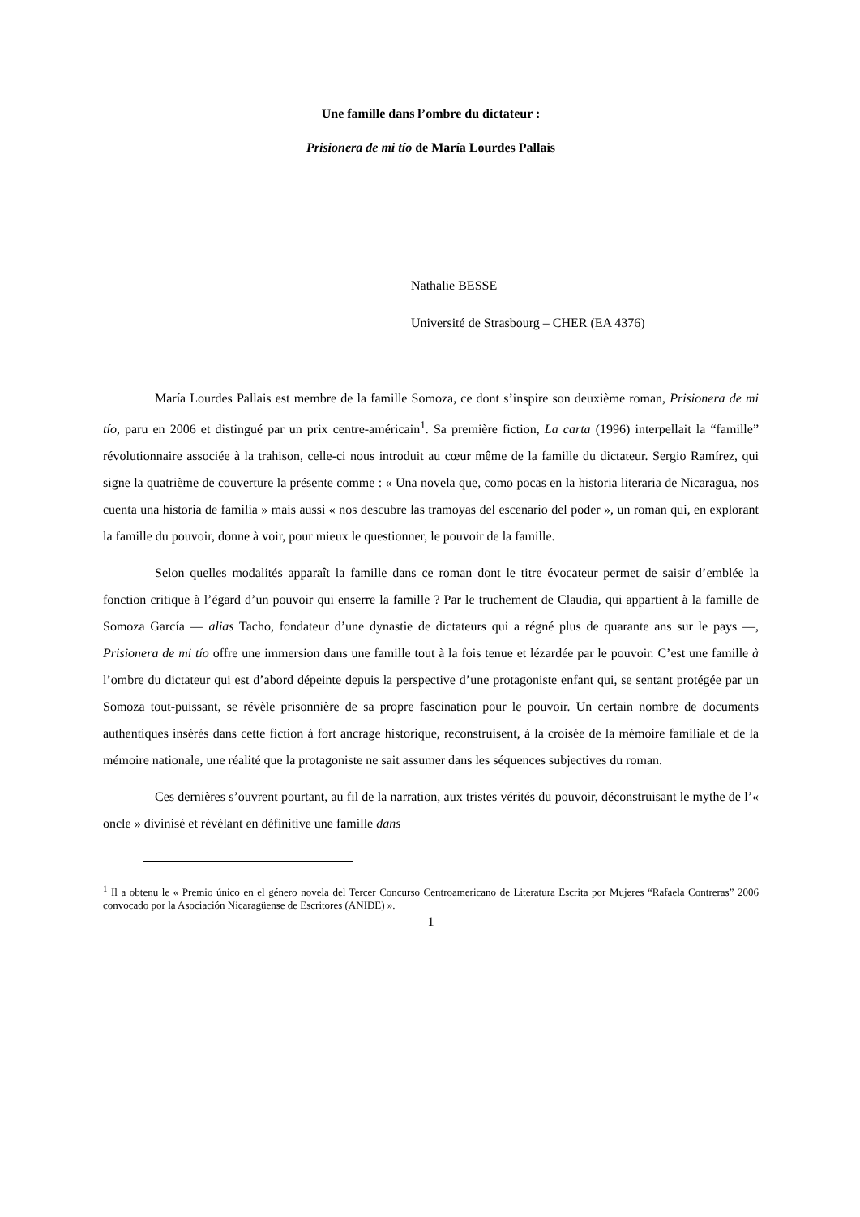Une famille dans l’ombre du dictateur :
Prisionera de mi tío de María Lourdes Pallais
Nathalie BESSE
Université de Strasbourg – CHER (EA 4376)
María Lourdes Pallais est membre de la famille Somoza, ce dont s’inspire son deuxième roman, Prisionera de mi tío, paru en 2006 et distingué par un prix centre-américain<sup>1</sup>. Sa première fiction, La carta (1996) interpellait la “famille” révolutionnaire associée à la trahison, celle-ci nous introduit au cœur même de la famille du dictateur. Sergio Ramírez, qui signe la quatrième de couverture la présente comme : « Una novela que, como pocas en la historia literaria de Nicaragua, nos cuenta una historia de familia » mais aussi « nos descubre las tramoyas del escenario del poder », un roman qui, en explorant la famille du pouvoir, donne à voir, pour mieux le questionner, le pouvoir de la famille.
Selon quelles modalités apparaît la famille dans ce roman dont le titre évocateur permet de saisir d’emblée la fonction critique à l’égard d’un pouvoir qui enserre la famille ? Par le truchement de Claudia, qui appartient à la famille de Somoza García — alias Tacho, fondateur d’une dynastie de dictateurs qui a régné plus de quarante ans sur le pays —, Prisionera de mi tío offre une immersion dans une famille tout à la fois tenue et lézardée par le pouvoir. C’est une famille à l’ombre du dictateur qui est d’abord dépeinte depuis la perspective d’une protagoniste enfant qui, se sentant protégée par un Somoza tout-puissant, se révèle prisonnière de sa propre fascination pour le pouvoir. Un certain nombre de documents authentiques insérés dans cette fiction à fort ancrage historique, reconstruisent, à la croisée de la mémoire familiale et de la mémoire nationale, une réalité que la protagoniste ne sait assumer dans les séquences subjectives du roman.
Ces dernières s’ouvrent pourtant, au fil de la narration, aux tristes vérités du pouvoir, déconstruisant le mythe de l’« oncle » divinisé et révélant en définitive une famille dans
<sup>1</sup> Il a obtenu le « Premio único en el género novela del Tercer Concurso Centroamericano de Literatura Escrita por Mujeres “Rafaela Contreras” 2006 convocado por la Asociación Nicaragüense de Escritores (ANIDE) ».
1